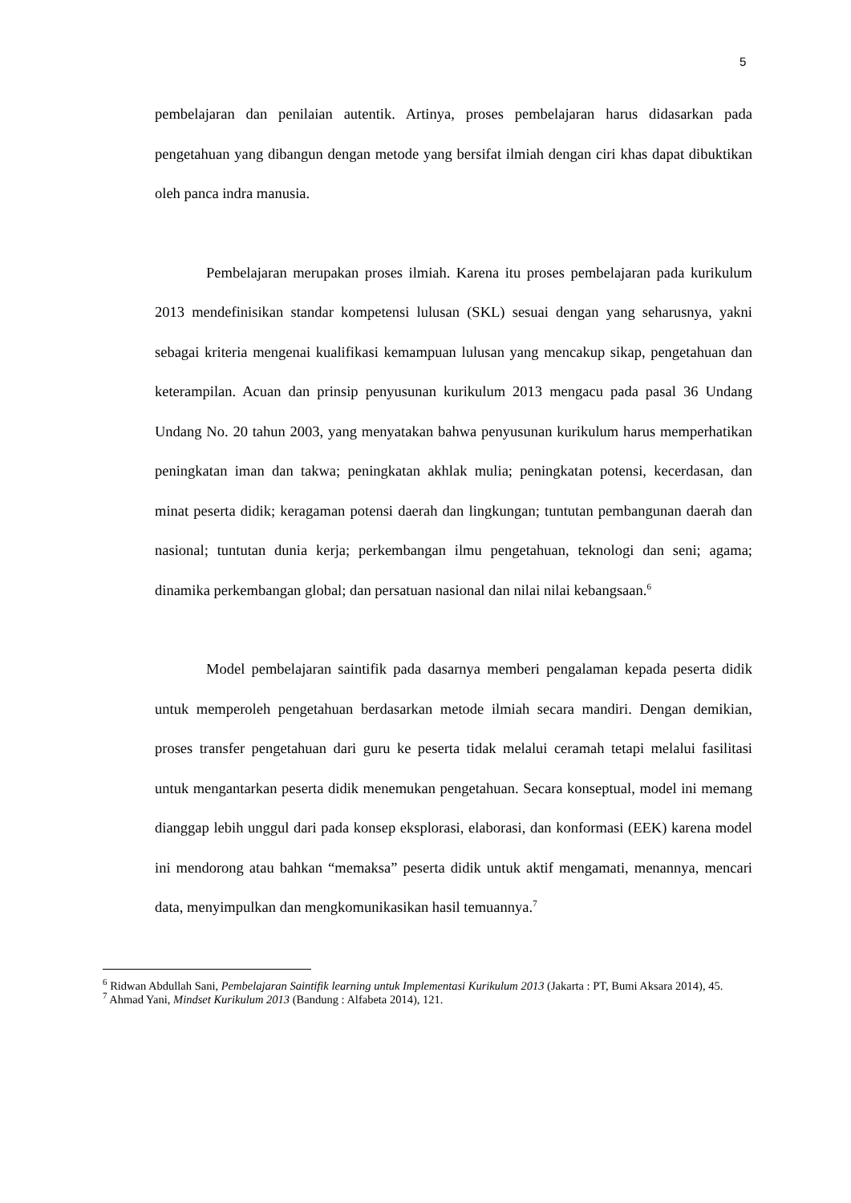5
pembelajaran dan penilaian autentik. Artinya, proses pembelajaran harus didasarkan pada pengetahuan yang dibangun dengan metode yang bersifat ilmiah dengan ciri khas dapat dibuktikan oleh panca indra manusia.
Pembelajaran merupakan proses ilmiah. Karena itu proses pembelajaran pada kurikulum 2013 mendefinisikan standar kompetensi lulusan (SKL) sesuai dengan yang seharusnya, yakni sebagai kriteria mengenai kualifikasi kemampuan lulusan yang mencakup sikap, pengetahuan dan keterampilan. Acuan dan prinsip penyusunan kurikulum 2013 mengacu pada pasal 36 Undang Undang No. 20 tahun 2003, yang menyatakan bahwa penyusunan kurikulum harus memperhatikan peningkatan iman dan takwa; peningkatan akhlak mulia; peningkatan potensi, kecerdasan, dan minat peserta didik; keragaman potensi daerah dan lingkungan; tuntutan pembangunan daerah dan nasional; tuntutan dunia kerja; perkembangan ilmu pengetahuan, teknologi dan seni; agama; dinamika perkembangan global; dan persatuan nasional dan nilai nilai kebangsaan.<sup>6</sup>
Model pembelajaran saintifik pada dasarnya memberi pengalaman kepada peserta didik untuk memperoleh pengetahuan berdasarkan metode ilmiah secara mandiri. Dengan demikian, proses transfer pengetahuan dari guru ke peserta tidak melalui ceramah tetapi melalui fasilitasi untuk mengantarkan peserta didik menemukan pengetahuan. Secara konseptual, model ini memang dianggap lebih unggul dari pada konsep eksplorasi, elaborasi, dan konformasi (EEK) karena model ini mendorong atau bahkan “memaksa” peserta didik untuk aktif mengamati, menannya, mencari data, menyimpulkan dan mengkomunikasikan hasil temuannya.<sup>7</sup>
<sup>6</sup> Ridwan Abdullah Sani, Pembelajaran Saintifik learning untuk Implementasi Kurikulum 2013 (Jakarta : PT, Bumi Aksara 2014), 45.
<sup>7</sup> Ahmad Yani, Mindset Kurikulum 2013 (Bandung : Alfabeta 2014), 121.